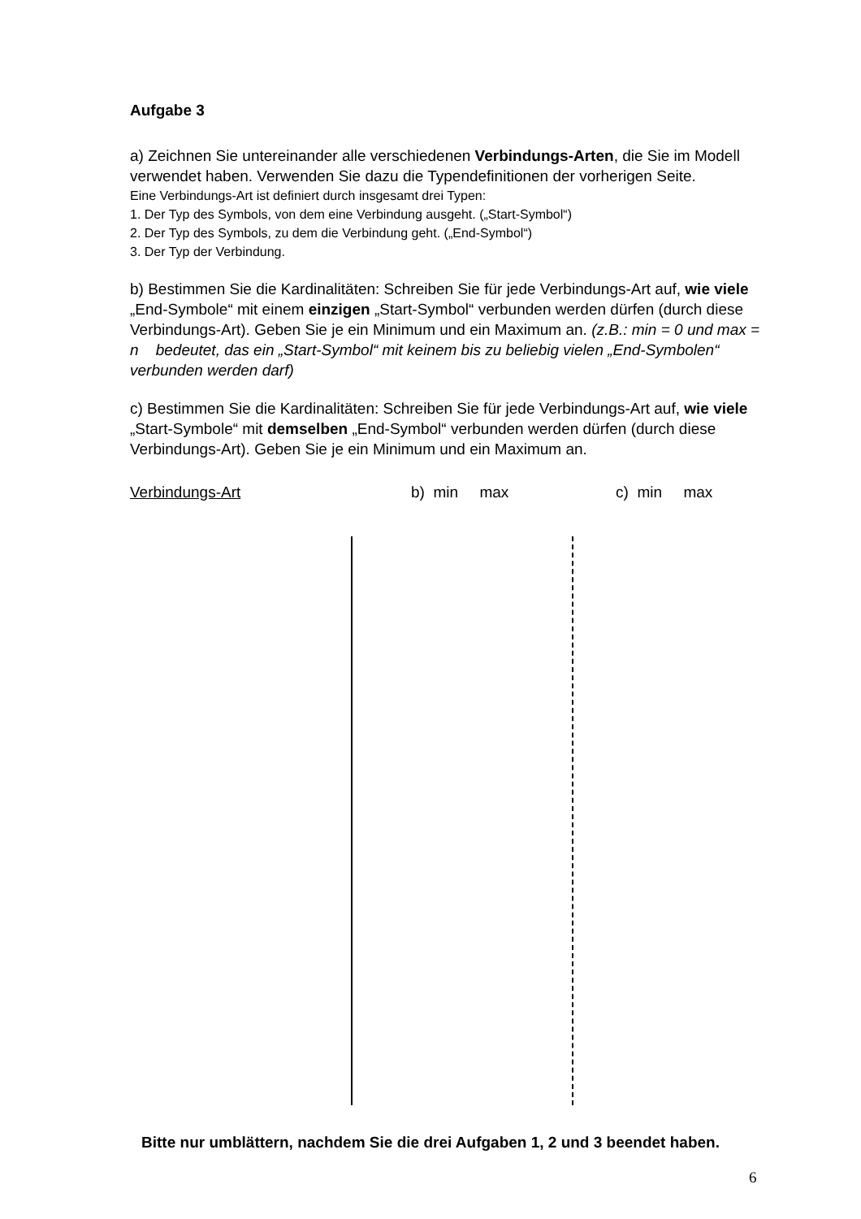Aufgabe 3
a) Zeichnen Sie untereinander alle verschiedenen Verbindungs-Arten, die Sie im Modell verwendet haben. Verwenden Sie dazu die Typendefinitionen der vorherigen Seite.
Eine Verbindungs-Art ist definiert durch insgesamt drei Typen:
1. Der Typ des Symbols, von dem eine Verbindung ausgeht. („Start-Symbol“)
2. Der Typ des Symbols, zu dem die Verbindung geht. („End-Symbol“)
3. Der Typ der Verbindung.
b) Bestimmen Sie die Kardinalitäten: Schreiben Sie für jede Verbindungs-Art auf, wie viele „End-Symbole“ mit einem einzigen „Start-Symbol“ verbunden werden dürfen (durch diese Verbindungs-Art). Geben Sie je ein Minimum und ein Maximum an. (z.B.: min = 0 und max = n bedeutet, das ein „Start-Symbol“ mit keinem bis zu beliebig vielen „End-Symbolen“ verbunden werden darf)
c) Bestimmen Sie die Kardinalitäten: Schreiben Sie für jede Verbindungs-Art auf, wie viele „Start-Symbole“ mit demselben „End-Symbol“ verbunden werden dürfen (durch diese Verbindungs-Art). Geben Sie je ein Minimum und ein Maximum an.
Verbindungs-Art b) min max c) min max
Bitte nur umblättern, nachdem Sie die drei Aufgaben 1, 2 und 3 beendet haben.
6